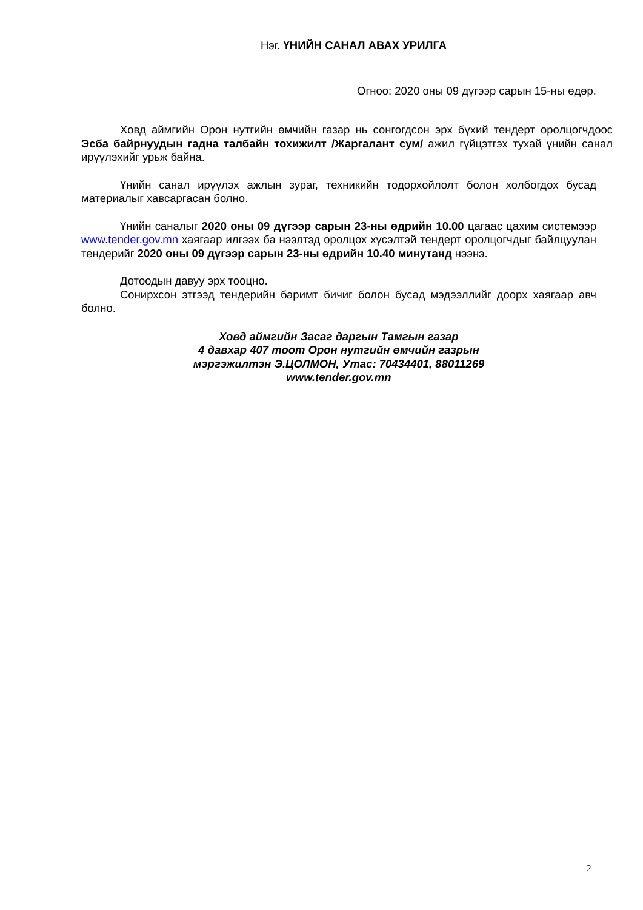Нэг. ҮНИЙН САНАЛ АВАХ УРИЛГА
Огноо: 2020 оны 09 дүгээр сарын 15-ны өдөр.
Ховд аймгийн Орон нутгийн өмчийн газар нь сонгогдсон эрх бүхий тендерт оролцогчдоос Эсба байрнуудын гадна талбайн тохижилт /Жаргалант сум/ ажил гүйцэтгэх тухай үнийн санал ирүүлэхийг урьж байна.
Үнийн санал ирүүлэх ажлын зураг, техникийн тодорхойлолт болон холбогдох бусад материалыг хавсаргасан болно.
Үнийн саналыг 2020 оны 09 дүгээр сарын 23-ны өдрийн 10.00 цагаас цахим системээр www.tender.gov.mn хаягаар илгээх ба нээлтэд оролцох хүсэлтэй тендерт оролцогчдыг байлцуулан тендерийг 2020 оны 09 дүгээр сарын 23-ны өдрийн 10.40 минутанд нээнэ.
Дотоодын давуу эрх тооцно.
Сонирхсон этгээд тендерийн баримт бичиг болон бусад мэдээллийг доорх хаягаар авч болно.
Ховд аймгийн Засаг даргын Тамгын газар
4 давхар 407 тоот Орон нутгийн өмчийн газрын
мэргэжилтэн Э.ЦОЛМОН, Утас: 70434401, 88011269
www.tender.gov.mn
2